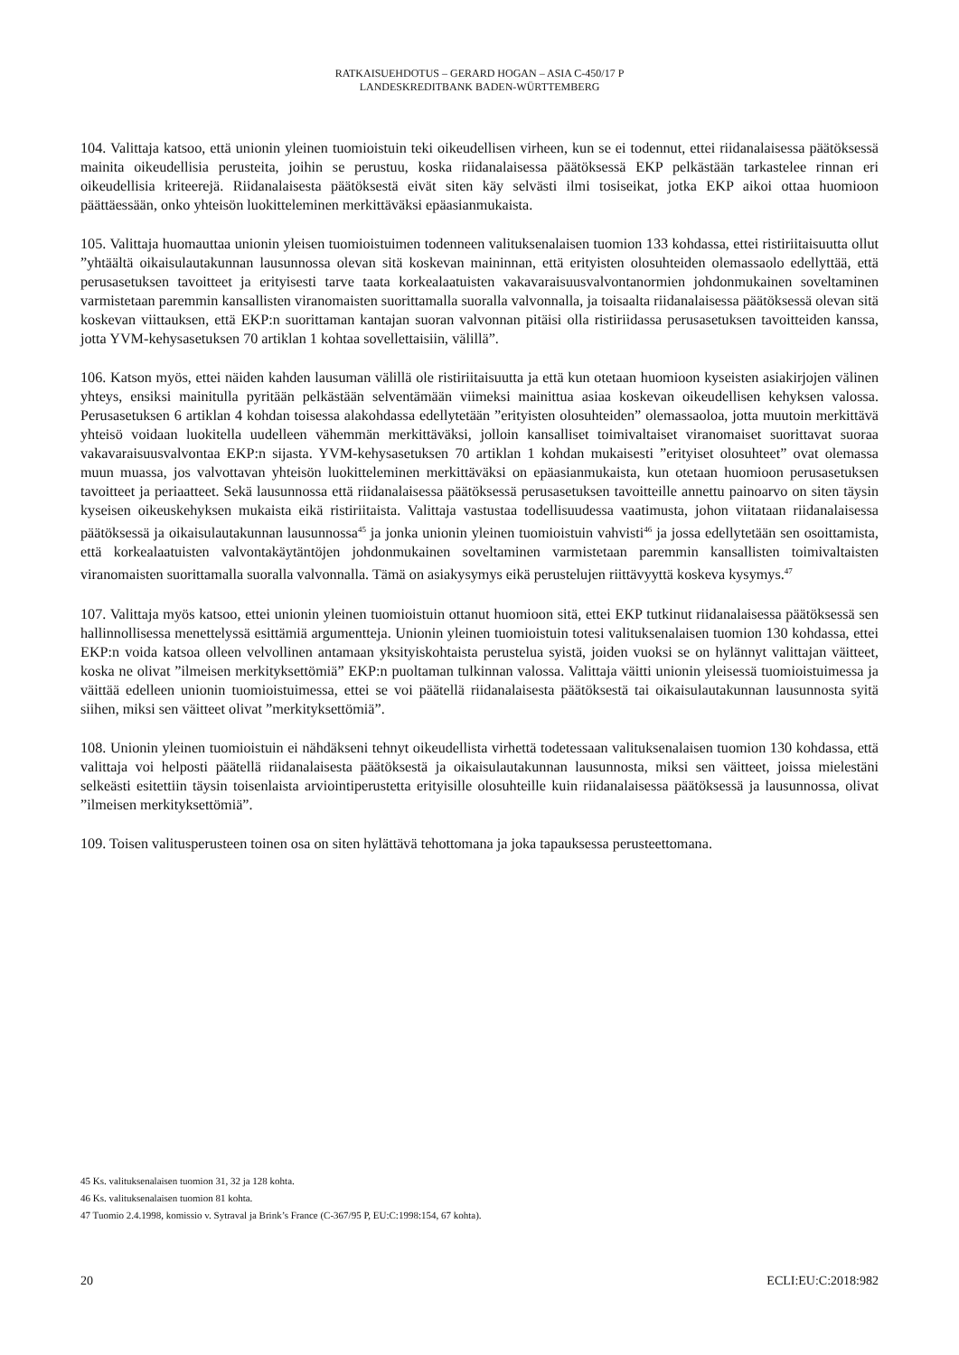RATKAISUEHDOTUS – GERARD HOGAN – ASIA C-450/17 P
LANDESKREDITBANK BADEN-WÜRTTEMBERG
104. Valittaja katsoo, että unionin yleinen tuomioistuin teki oikeudellisen virheen, kun se ei todennut, ettei riidanalaisessa päätöksessä mainita oikeudellisia perusteita, joihin se perustuu, koska riidanalaisessa päätöksessä EKP pelkästään tarkastelee rinnan eri oikeudellisia kriteerejä. Riidanalaisesta päätöksestä eivät siten käy selvästi ilmi tosiseikat, jotka EKP aikoi ottaa huomioon päättäessään, onko yhteisön luokitteleminen merkittäväksi epäasianmukaista.
105. Valittaja huomauttaa unionin yleisen tuomioistuimen todenneen valituksenalaisen tuomion 133 kohdassa, ettei ristiriitaisuutta ollut ”yhtäältä oikaisulautakunnan lausunnossa olevan sitä koskevan maininnan, että erityisten olosuhteiden olemassaolo edellyttää, että perusasetuksen tavoitteet ja erityisesti tarve taata korkealaatuisten vakavaraisuusvalvontanormien johdonmukainen soveltaminen varmistetaan paremmin kansallisten viranomaisten suorittamalla suoralla valvonnalla, ja toisaalta riidanalaisessa päätöksessä olevan sitä koskevan viittauksen, että EKP:n suorittaman kantajan suoran valvonnan pitäisi olla ristiriidassa perusasetuksen tavoitteiden kanssa, jotta YVM-kehysasetuksen 70 artiklan 1 kohtaa sovellettaisiin, välillä”.
106. Katson myös, ettei näiden kahden lausuman välillä ole ristiriitaisuutta ja että kun otetaan huomioon kyseisten asiakirjojen välinen yhteys, ensiksi mainitulla pyritään pelkästään selventämään viimeksi mainittua asiaa koskevan oikeudellisen kehyksen valossa. Perusasetuksen 6 artiklan 4 kohdan toisessa alakohdassa edellytetään ”erityisten olosuhteiden” olemassaoloa, jotta muutoin merkittävä yhteisö voidaan luokitella uudelleen vähemmän merkittäväksi, jolloin kansalliset toimivaltaiset viranomaiset suorittavat suoraa vakavaraisuusvalvontaa EKP:n sijasta. YVM-kehysasetuksen 70 artiklan 1 kohdan mukaisesti ”erityiset olosuhteet” ovat olemassa muun muassa, jos valvottavan yhteisön luokitteleminen merkittäväksi on epäasianmukaista, kun otetaan huomioon perusasetuksen tavoitteet ja periaatteet. Sekä lausunnossa että riidanalaisessa päätöksessä perusasetuksen tavoitteille annettu painoarvo on siten täysin kyseisen oikeuskehyksen mukaista eikä ristiriitaista. Valittaja vastustaa todellisuudessa vaatimusta, johon viitataan riidanalaisessa päätöksessä ja oikaisulautakunnan lausunnossa<sup>45</sup> ja jonka unionin yleinen tuomioistuin vahvisti<sup>46</sup> ja jossa edellytetään sen osoittamista, että korkealaatuisten valvontakäytäntöjen johdonmukainen soveltaminen varmistetaan paremmin kansallisten toimivaltaisten viranomaisten suorittamalla suoralla valvonnalla. Tämä on asiakysymys eikä perustelujen riittävyyttä koskeva kysymys.<sup>47</sup>
107. Valittaja myös katsoo, ettei unionin yleinen tuomioistuin ottanut huomioon sitä, ettei EKP tutkinut riidanalaisessa päätöksessä sen hallinnollisessa menettelyssä esittämiä argumentteja. Unionin yleinen tuomioistuin totesi valituksenalaisen tuomion 130 kohdassa, ettei EKP:n voida katsoa olleen velvollinen antamaan yksityiskohtaista perustelua syistä, joiden vuoksi se on hylännyt valittajan väitteet, koska ne olivat ”ilmeisen merkityksettömiä” EKP:n puoltaman tulkinnan valossa. Valittaja väitti unionin yleisessä tuomioistuimessa ja väittää edelleen unionin tuomioistuimessa, ettei se voi päätellä riidanalaisesta päätöksestä tai oikaisulautakunnan lausunnosta syitä siihen, miksi sen väitteet olivat ”merkityksettömiä”.
108. Unionin yleinen tuomioistuin ei nähdäkseni tehnyt oikeudellista virhettä todetessaan valituksenalaisen tuomion 130 kohdassa, että valittaja voi helposti päätellä riidanalaisesta päätöksestä ja oikaisulautakunnan lausunnosta, miksi sen väitteet, joissa mielestäni selkeästi esitettiin täysin toisenlaista arviointiperustetta erityisille olosuhteille kuin riidanalaisessa päätöksessä ja lausunnossa, olivat ”ilmeisen merkityksettömiä”.
109. Toisen valitusperusteen toinen osa on siten hylättävä tehottomana ja joka tapauksessa perusteettomana.
45 Ks. valituksenalaisen tuomion 31, 32 ja 128 kohta.
46 Ks. valituksenalaisen tuomion 81 kohta.
47 Tuomio 2.4.1998, komissio v. Sytraval ja Brink’s France (C-367/95 P, EU:C:1998:154, 67 kohta).
20 ECLI:EU:C:2018:982